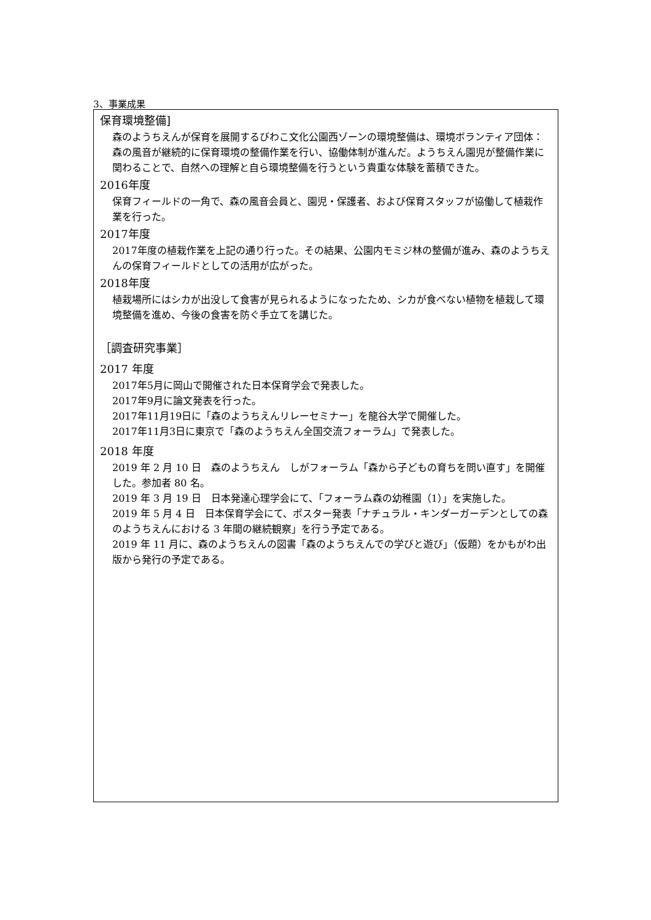3、事業成果
保育環境整備]
森のようちえんが保育を展開するびわこ文化公園西ゾーンの環境整備は、環境ボランティア団体：森の風音が継続的に保育環境の整備作業を行い、協働体制が進んだ。ようちえん園児が整備作業に関わることで、自然への理解と自ら環境整備を行うという貴重な体験を蓄積できた。
2016年度
保育フィールドの一角で、森の風音会員と、園児・保護者、および保育スタッフが協働して植栽作業を行った。
2017年度
2017年度の植栽作業を上記の通り行った。その結果、公園内モミジ林の整備が進み、森のようちえんの保育フィールドとしての活用が広がった。
2018年度
植栽場所にはシカが出没して食害が見られるようになったため、シカが食べない植物を植栽して環境整備を進め、今後の食害を防ぐ手立てを講じた。
［調査研究事業］
2017 年度
2017年5月に岡山で開催された日本保育学会で発表した。
2017年9月に論文発表を行った。
2017年11月19日に「森のようちえんリレーセミナー」を龍谷大学で開催した。
2017年11月3日に東京で「森のようちえん全国交流フォーラム」で発表した。
2018 年度
2019 年 2 月 10 日　森のようちえん　しがフォーラム「森から子どもの育ちを問い直す」を開催した。参加者 80 名。
2019 年 3 月 19 日　日本発達心理学会にて、「フォーラム森の幼稚園（1）」を実施した。
2019 年 5 月 4 日　日本保育学会にて、ポスター発表「ナチュラル・キンダーガーデンとしての森のようちえんにおける 3 年間の継続観察」を行う予定である。
2019 年 11 月に、森のようちえんの図書「森のようちえんでの学びと遊び」（仮題）をかもがわ出版から発行の予定である。